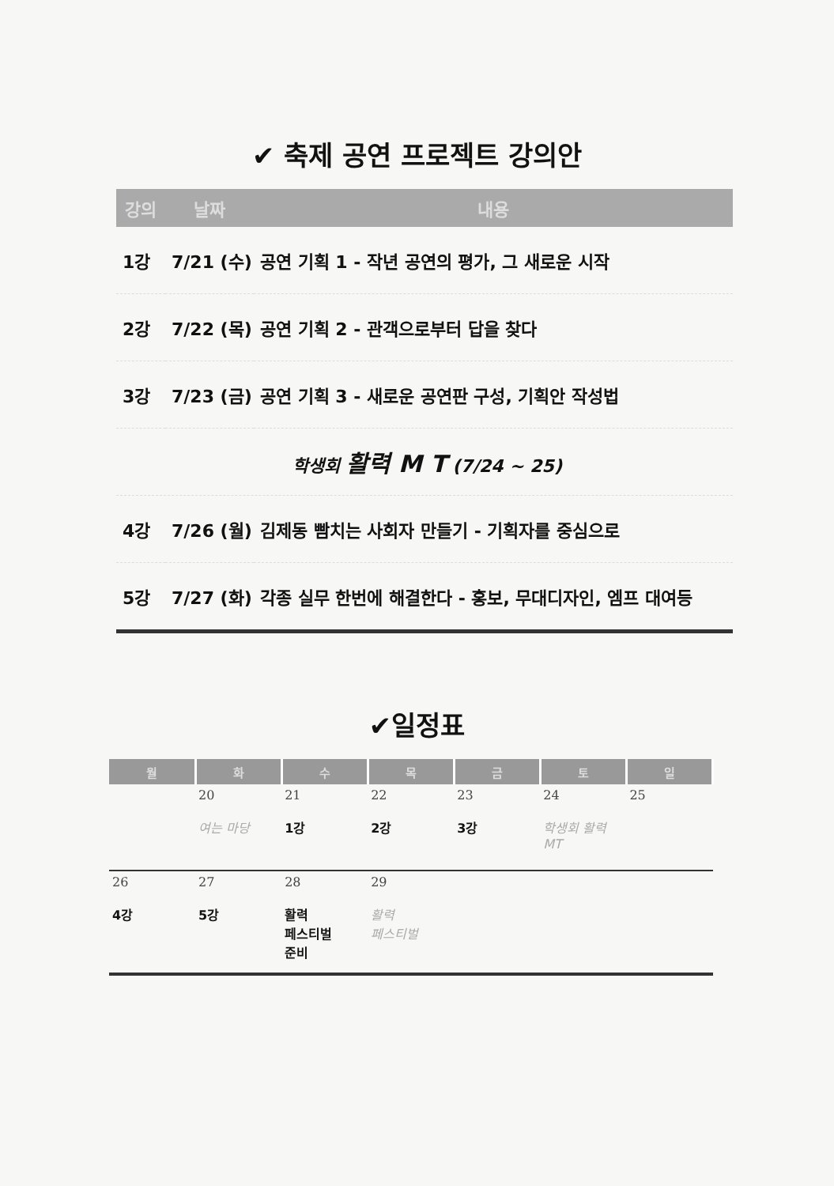✔ 축제 공연 프로젝트 강의안
| 강의 | 날짜 | 내용 |
| --- | --- | --- |
| 1강 | 7/21 (수) | 공연 기획 1 - 작년 공연의 평가, 그 새로운 시작 |
| 2강 | 7/22 (목) | 공연 기획 2 - 관객으로부터 답을 찾다 |
| 3강 | 7/23 (금) | 공연 기획 3 - 새로운 공연판 구성, 기획안 작성법 |
| 학생회 활력 M T (7/24 ~ 25) | | |
| 4강 | 7/26 (월) | 김제동 빰치는 사회자 만들기 - 기획자를 중심으로 |
| 5강 | 7/27 (화) | 각종 실무 한번에 해결한다 - 홍보, 무대디자인, 엠프 대여등 |
✔일정표
| 월 | 화 | 수 | 목 | 금 | 토 | 일 |
| --- | --- | --- | --- | --- | --- | --- |
| | 20 여는 마당 | 21 1강 | 22 2강 | 23 3강 | 24 학생회 활력 MT | 25 |
| 26 4강 | 27 5강 | 28 활력 페스티벌 준비 | 29 활력 페스티벌 | | | |